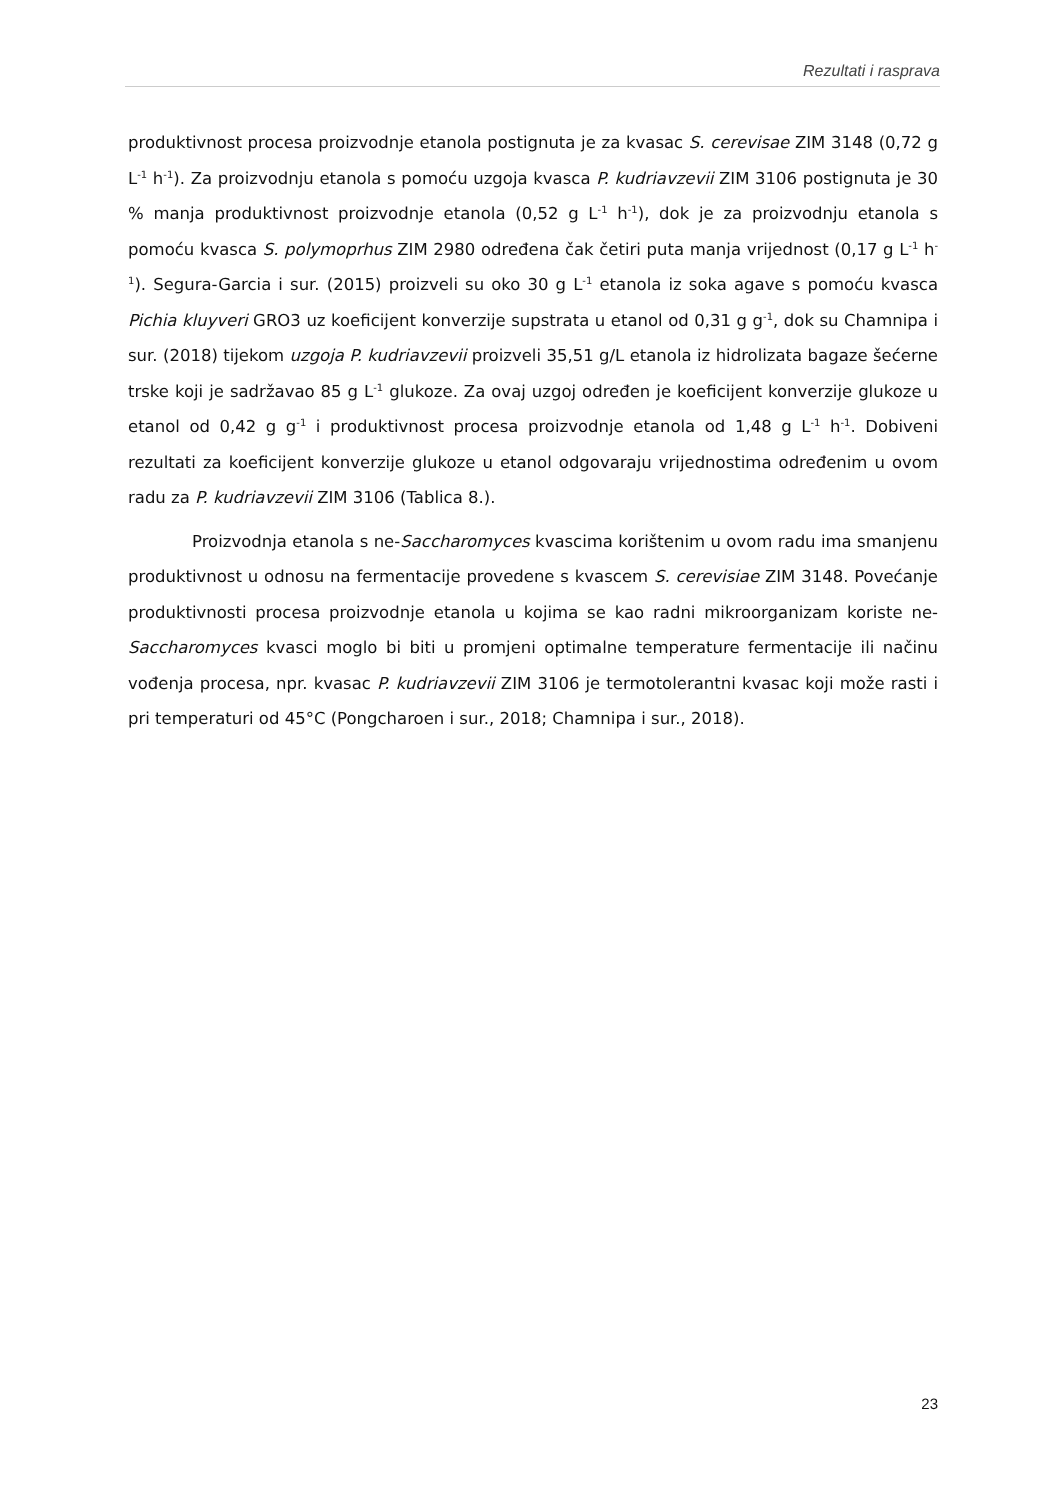Rezultati i rasprava
produktivnost procesa proizvodnje etanola postignuta je za kvasac S. cerevisae ZIM 3148 (0,72 g L<sup>-1</sup> h<sup>-1</sup>). Za proizvodnju etanola s pomoću uzgoja kvasca P. kudriavzevii ZIM 3106 postignuta je 30 % manja produktivnost proizvodnje etanola (0,52 g L<sup>-1</sup> h<sup>-1</sup>), dok je za proizvodnju etanola s pomoću kvasca S. polymoprhus ZIM 2980 određena čak četiri puta manja vrijednost (0,17 g L<sup>-1</sup> h<sup>-1</sup>). Segura-Garcia i sur. (2015) proizveli su oko 30 g L<sup>-1</sup> etanola iz soka agave s pomoću kvasca Pichia kluyveri GRO3 uz koeficijent konverzije supstrata u etanol od 0,31 g g<sup>-1</sup>, dok su Chamnipa i sur. (2018) tijekom uzgoja P. kudriavzevii proizveli 35,51 g/L etanola iz hidrolizata bagaze šećerne trske koji je sadržavao 85 g L<sup>-1</sup> glukoze. Za ovaj uzgoj određen je koeficijent konverzije glukoze u etanol od 0,42 g g<sup>-1</sup> i produktivnost procesa proizvodnje etanola od 1,48 g L<sup>-1</sup> h<sup>-1</sup>. Dobiveni rezultati za koeficijent konverzije glukoze u etanol odgovaraju vrijednostima određenim u ovom radu za P. kudriavzevii ZIM 3106 (Tablica 8.).
Proizvodnja etanola s ne-Saccharomyces kvascima korištenim u ovom radu ima smanjenu produktivnost u odnosu na fermentacije provedene s kvascem S. cerevisiae ZIM 3148. Povećanje produktivnosti procesa proizvodnje etanola u kojima se kao radni mikroorganizam koriste ne-Saccharomyces kvasci moglo bi biti u promjeni optimalne temperature fermentacije ili načinu vođenja procesa, npr. kvasac P. kudriavzevii ZIM 3106 je termotolerantni kvasac koji može rasti i pri temperaturi od 45°C (Pongcharoen i sur., 2018; Chamnipa i sur., 2018).
23